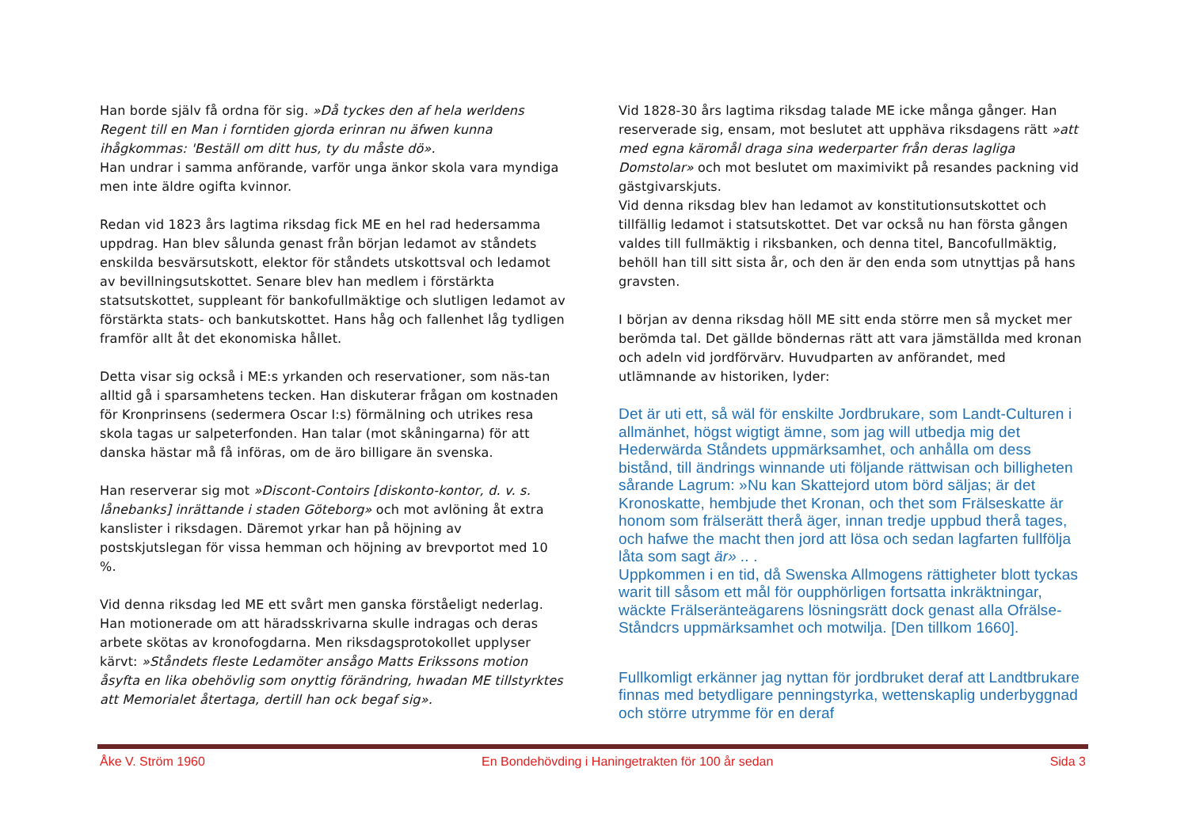Han borde själv få ordna för sig. »Då tyckes den af hela werldens Regent till en Man i forntiden gjorda erinran nu äfwen kunna ihågkommas: 'Beställ om ditt hus, ty du måste dö».
Han undrar i samma anförande, varför unga änkor skola vara myndiga men inte äldre ogifta kvinnor.
Redan vid 1823 års lagtima riksdag fick ME en hel rad hedersamma uppdrag. Han blev sålunda genast från början ledamot av ståndets enskilda besvärsutskott, elektor för ståndets utskottsval och ledamot av bevillningsutskottet. Senare blev han medlem i förstärkta statsutskottet, suppleant för bankofullmäktige och slutligen ledamot av förstärkta stats- och bankutskottet. Hans håg och fallenhet låg tydligen framför allt åt det ekonomiska hållet.
Detta visar sig också i ME:s yrkanden och reservationer, som näs-tan alltid gå i sparsamhetens tecken. Han diskuterar frågan om kostnaden för Kronprinsens (sedermera Oscar I:s) förmälning och utrikes resa skola tagas ur salpeterfonden. Han talar (mot skåningarna) för att danska hästar må få införas, om de äro billigare än svenska.
Han reserverar sig mot »Discont-Contoirs [diskonto-kontor, d. v. s. lånebanks] inrättande i staden Göteborg» och mot avlöning åt extra kanslister i riksdagen. Däremot yrkar han på höjning av postskjutslegan för vissa hemman och höjning av brevportot med 10 %.
Vid denna riksdag led ME ett svårt men ganska förståeligt nederlag. Han motionerade om att häradsskrivarna skulle indragas och deras arbete skötas av kronofogdarna. Men riksdagsprotokollet upplyser kärvt: »Ståndets fleste Ledamöter ansågo Matts Erikssons motion åsyfta en lika obehövlig som onyttig förändring, hwadan ME tillstyrktes att Memorialet återtaga, dertill han ock begaf sig».
Vid 1828-30 års lagtima riksdag talade ME icke många gånger. Han reserverade sig, ensam, mot beslutet att upphäva riksdagens rätt »att med egna käromål draga sina wederparter från deras lagliga Domstolar» och mot beslutet om maximivikt på resandes packning vid gästgivarskjuts.
Vid denna riksdag blev han ledamot av konstitutionsutskottet och tillfällig ledamot i statsutskottet. Det var också nu han första gången valdes till fullmäktig i riksbanken, och denna titel, Bancofullmäktig, behöll han till sitt sista år, och den är den enda som utnyttjas på hans gravsten.
I början av denna riksdag höll ME sitt enda större men så mycket mer berömda tal. Det gällde böndernas rätt att vara jämställda med kronan och adeln vid jordförvärv. Huvudparten av anförandet, med utlämnande av historiken, lyder:
Det är uti ett, så wäl för enskilte Jordbrukare, som Landt-Culturen i allmänhet, högst wigtigt ämne, som jag will utbedja mig det Hederwärda Ståndets uppmärksamhet, och anhålla om dess bistånd, till ändrings winnande uti följande rättwisan och billigheten sårande Lagrum: »Nu kan Skattejord utom börd säljas; är det Kronoskatte, hembjude thet Kronan, och thet som Frälseskatte är honom som frälserätt therå äger, innan tredje uppbud therå tages, och hafwe the macht then jord att lösa och sedan lagfarten fullfölja låta som sagt är» .. .
Uppkommen i en tid, då Swenska Allmogens rättigheter blott tyckas warit till såsom ett mål för oupphörligen fortsatta inkräktningar, wäckte Frälseränteägarens lösningsrätt dock genast alla Ofrälse-Ståndcrs uppmärksamhet och motwilja. [Den tillkom 1660].
Fullkomligt erkänner jag nyttan för jordbruket deraf att Landtbrukare finnas med betydligare penningstyrka, wettenskaplig underbyggnad och större utrymme för en deraf
Åke V. Ström 1960 En Bondehövding i Haningetrakten för 100 år sedan Sida 3